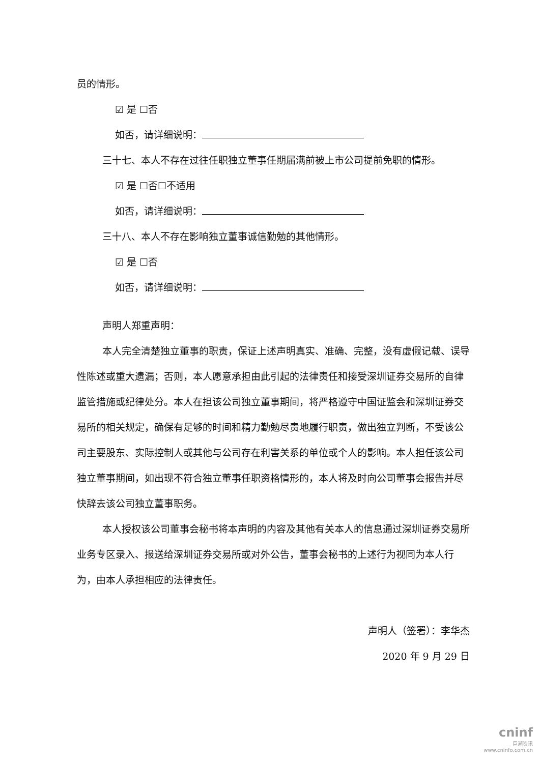员的情形。
☑ 是 ☐否
如否，请详细说明：
三十七、本人不存在过往任职独立董事任期届满前被上市公司提前免职的情形。
☑ 是 ☐否☐不适用
如否，请详细说明：
三十八、本人不存在影响独立董事诚信勤勉的其他情形。
☑ 是 ☐否
如否，请详细说明：
声明人郑重声明：
本人完全清楚独立董事的职责，保证上述声明真实、准确、完整，没有虚假记载、误导性陈述或重大遗漏；否则，本人愿意承担由此引起的法律责任和接受深圳证券交易所的自律监管措施或纪律处分。本人在担该公司独立董事期间，将严格遵守中国证监会和深圳证券交易所的相关规定，确保有足够的时间和精力勤勉尽责地履行职责，做出独立判断，不受该公司主要股东、实际控制人或其他与公司存在利害关系的单位或个人的影响。本人担任该公司独立董事期间，如出现不符合独立董事任职资格情形的，本人将及时向公司董事会报告并尽快辞去该公司独立董事职务。
本人授权该公司董事会秘书将本声明的内容及其他有关本人的信息通过深圳证券交易所业务专区录入、报送给深圳证券交易所或对外公告，董事会秘书的上述行为视同为本人行为，由本人承担相应的法律责任。
声明人（签署）：李华杰
2020 年 9 月 29 日
cninf
巨潮资讯
www.cninfo.com.cn